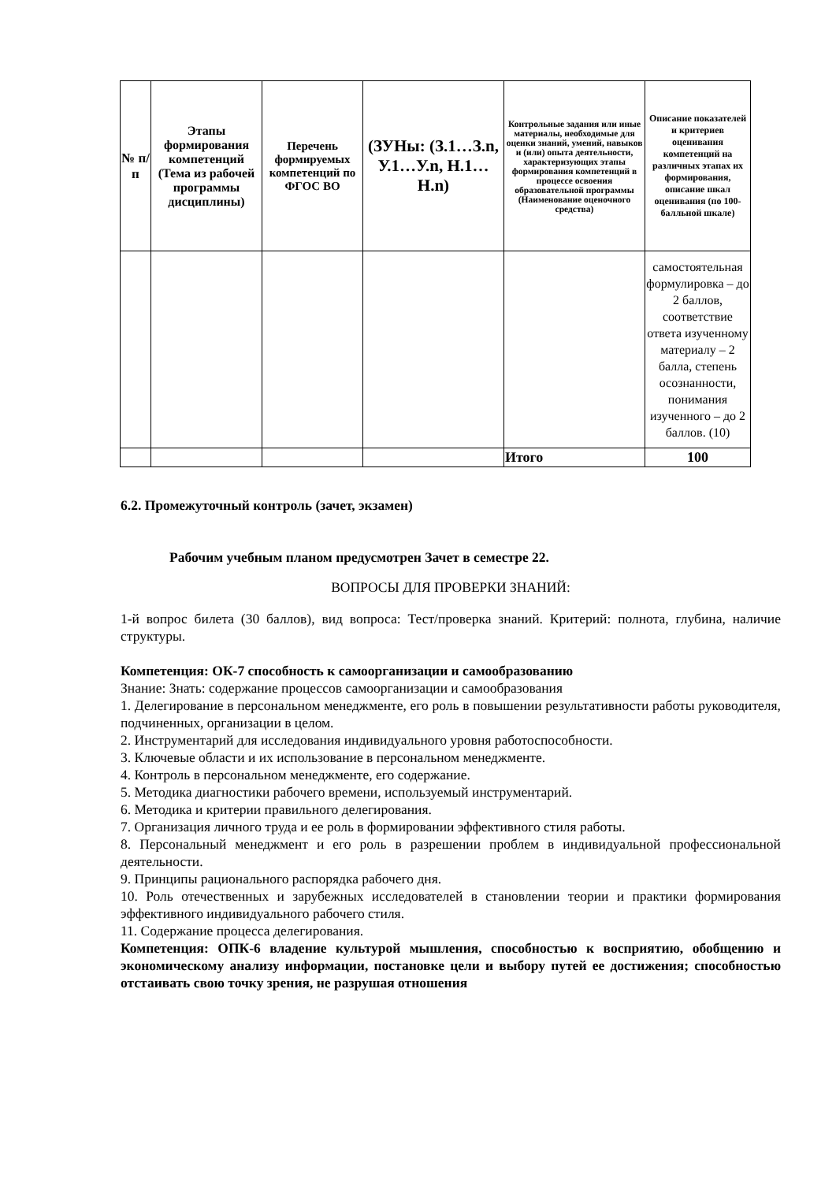| № п/п | Этапы формирования компетенций (Тема из рабочей программы дисциплины) | Перечень формируемых компетенций по ФГОС ВО | (ЗУНы: (З.1…З.n, У.1…У.n, Н.1…Н.n) | Контрольные задания или иные материалы, необходимые для оценки знаний, умений, навыков и (или) опыта деятельности, характеризующих этапы формирования компетенций в процессе освоения образовательной программы (Наименование оценочного средства) | Описание показателей и критериев оценивания компетенций на различных этапах их формирования, описание шкал оценивания (по 100-балльной шкале) |
| --- | --- | --- | --- | --- | --- |
| | | | | | самостоятельная формулировка – до 2 баллов, соответствие ответа изученному материалу – 2 балла, степень осознанности, понимания изученного – до 2 баллов. (10) |
| | | | | Итого | 100 |
6.2. Промежуточный контроль (зачет, экзамен)
Рабочим учебным планом предусмотрен Зачет в семестре 22.
ВОПРОСЫ ДЛЯ ПРОВЕРКИ ЗНАНИЙ:
1-й вопрос билета (30 баллов), вид вопроса: Тест/проверка знаний. Критерий: полнота, глубина, наличие структуры.
Компетенция: ОК-7 способность к самоорганизации и самообразованию
Знание: Знать: содержание процессов самоорганизации и самообразования
1. Делегирование в персональном менеджменте, его роль в повышении результативности работы руководителя, подчиненных, организации в целом.
2. Инструментарий для исследования индивидуального уровня работоспособности.
3. Ключевые области и их использование в персональном менеджменте.
4. Контроль в персональном менеджменте, его содержание.
5. Методика диагностики рабочего времени, используемый инструментарий.
6. Методика и критерии правильного делегирования.
7. Организация личного труда и ее роль в формировании эффективного стиля работы.
8. Персональный менеджмент и его роль в разрешении проблем в индивидуальной профессиональной деятельности.
9. Принципы рационального распорядка рабочего дня.
10. Роль отечественных и зарубежных исследователей в становлении теории и практики формирования эффективного индивидуального рабочего стиля.
11. Содержание процесса делегирования.
Компетенция: ОПК-6 владение культурой мышления, способностью к восприятию, обобщению и экономическому анализу информации, постановке цели и выбору путей ее достижения; способностью отстаивать свою точку зрения, не разрушая отношения